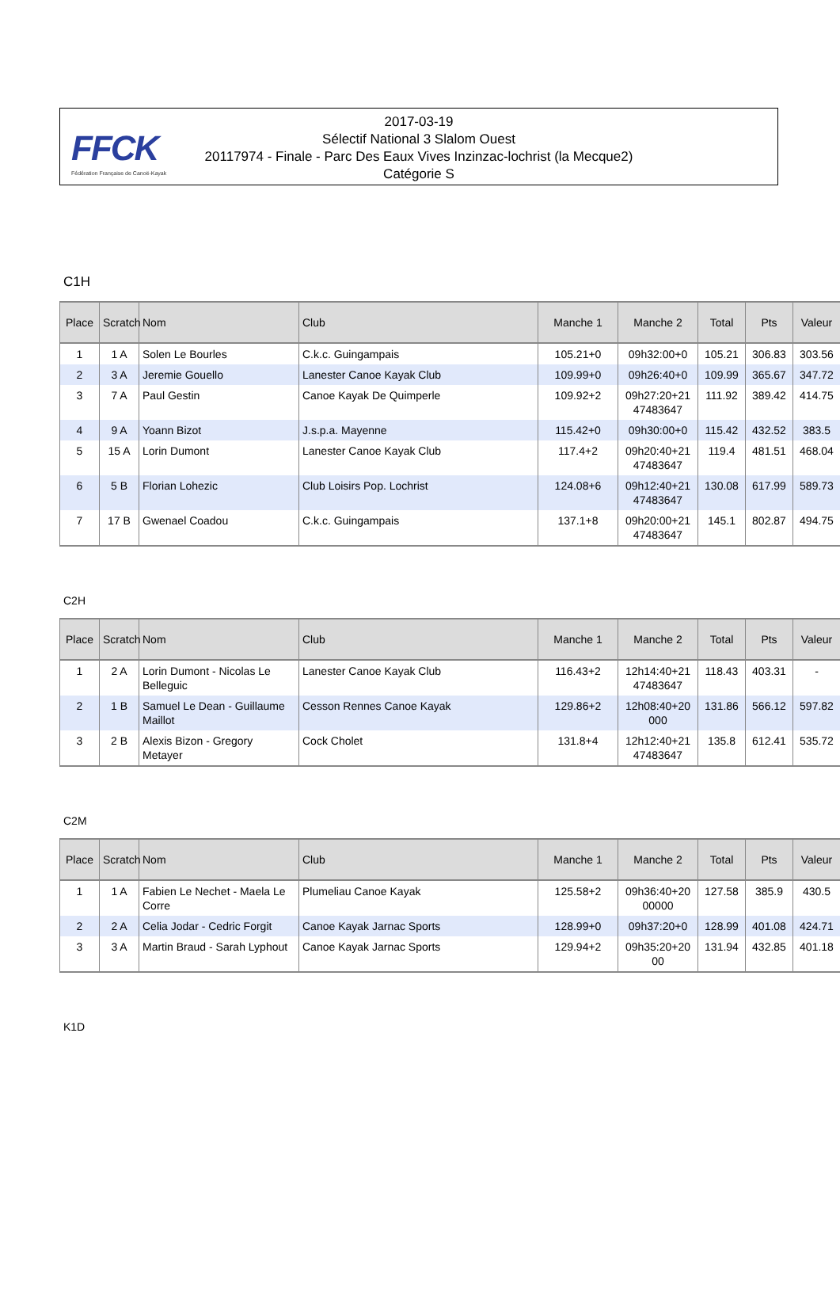FFCK
Fédération Française de Canoë-Kayak
2017-03-19
Sélectif National 3 Slalom Ouest
20117974 - Finale - Parc Des Eaux Vives Inzinzac-lochrist (la Mecque2)
Catégorie S
C1H
| Place | Scratch | Nom | Club | Manche 1 | Manche 2 | Total | Pts | Valeur |
| --- | --- | --- | --- | --- | --- | --- | --- | --- |
| 1 | 1 A | Solen Le Bourles | C.k.c. Guingampais | 105.21+0 | 09h32:00+0 | 105.21 | 306.83 | 303.56 |
| 2 | 3 A | Jeremie Gouello | Lanester Canoe Kayak Club | 109.99+0 | 09h26:40+0 | 109.99 | 365.67 | 347.72 |
| 3 | 7 A | Paul Gestin | Canoe Kayak De Quimperle | 109.92+2 | 09h27:20+21 47483647 | 111.92 | 389.42 | 414.75 |
| 4 | 9 A | Yoann Bizot | J.s.p.a. Mayenne | 115.42+0 | 09h30:00+0 | 115.42 | 432.52 | 383.5 |
| 5 | 15 A | Lorin Dumont | Lanester Canoe Kayak Club | 117.4+2 | 09h20:40+21 47483647 | 119.4 | 481.51 | 468.04 |
| 6 | 5 B | Florian Lohezic | Club Loisirs Pop. Lochrist | 124.08+6 | 09h12:40+21 47483647 | 130.08 | 617.99 | 589.73 |
| 7 | 17 B | Gwenael Coadou | C.k.c. Guingampais | 137.1+8 | 09h20:00+21 47483647 | 145.1 | 802.87 | 494.75 |
C2H
| Place | Scratch | Nom | Club | Manche 1 | Manche 2 | Total | Pts | Valeur |
| --- | --- | --- | --- | --- | --- | --- | --- | --- |
| 1 | 2 A | Lorin Dumont - Nicolas Le Belleguic | Lanester Canoe Kayak Club | 116.43+2 | 12h14:40+21 47483647 | 118.43 | 403.31 | - |
| 2 | 1 B | Samuel Le Dean - Guillaume Maillot | Cesson Rennes Canoe Kayak | 129.86+2 | 12h08:40+20 000 | 131.86 | 566.12 | 597.82 |
| 3 | 2 B | Alexis Bizon - Gregory Metayer | Cock Cholet | 131.8+4 | 12h12:40+21 47483647 | 135.8 | 612.41 | 535.72 |
C2M
| Place | Scratch | Nom | Club | Manche 1 | Manche 2 | Total | Pts | Valeur |
| --- | --- | --- | --- | --- | --- | --- | --- | --- |
| 1 | 1 A | Fabien Le Nechet - Maela Le Corre | Plumeliau Canoe Kayak | 125.58+2 | 09h36:40+20 00000 | 127.58 | 385.9 | 430.5 |
| 2 | 2 A | Celia Jodar - Cedric Forgit | Canoe Kayak Jarnac Sports | 128.99+0 | 09h37:20+0 | 128.99 | 401.08 | 424.71 |
| 3 | 3 A | Martin Braud - Sarah Lyphout | Canoe Kayak Jarnac Sports | 129.94+2 | 09h35:20+20 00 | 131.94 | 432.85 | 401.18 |
K1D